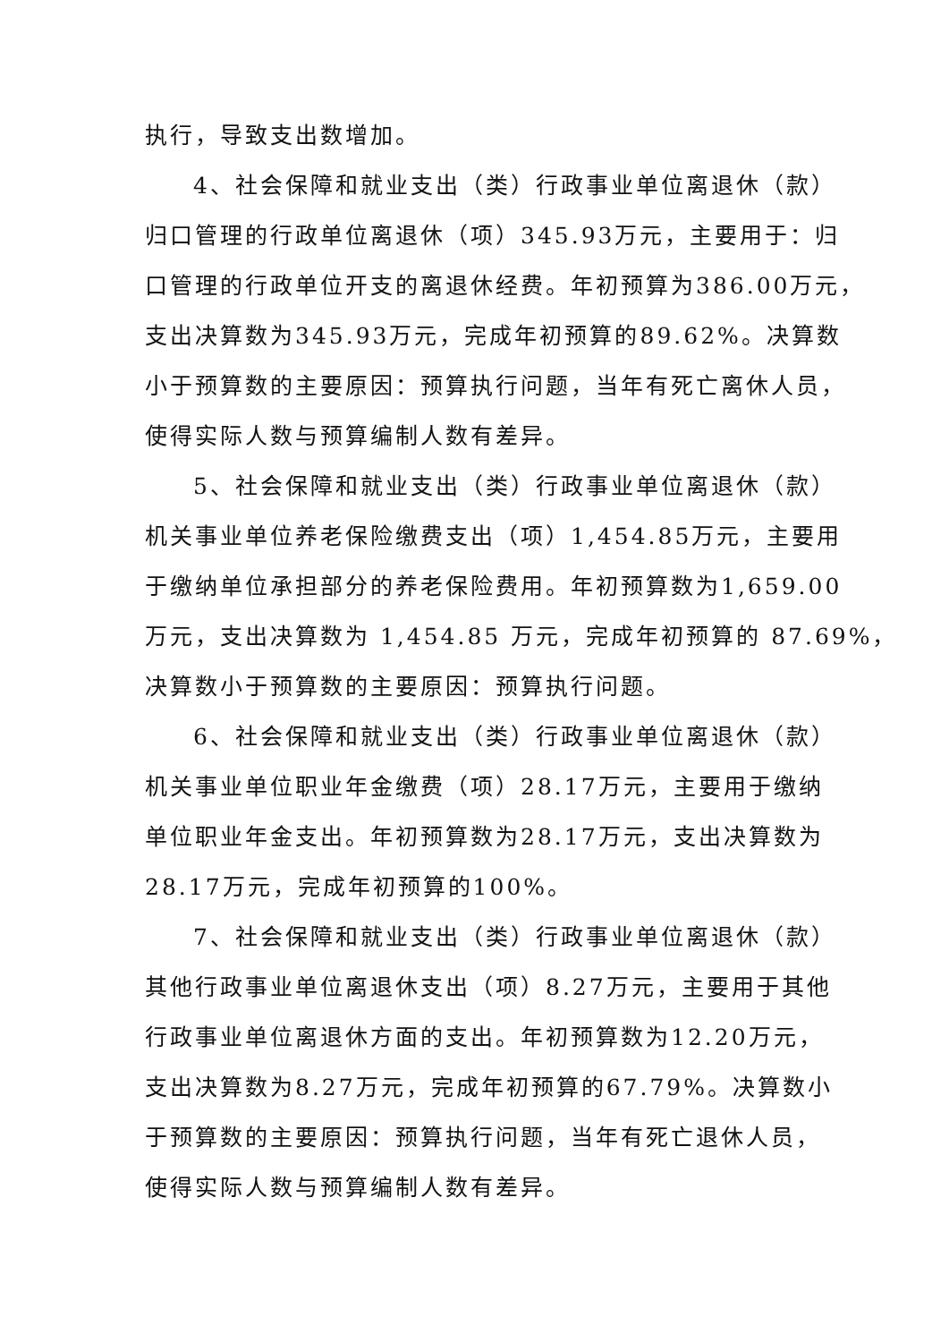执行，导致支出数增加。
4、社会保障和就业支出（类）行政事业单位离退休（款）
归口管理的行政单位离退休（项）345.93万元，主要用于：归
口管理的行政单位开支的离退休经费。年初预算为386.00万元，
支出决算数为345.93万元，完成年初预算的89.62%。决算数
小于预算数的主要原因：预算执行问题，当年有死亡离休人员，
使得实际人数与预算编制人数有差异。
5、社会保障和就业支出（类）行政事业单位离退休（款）
机关事业单位养老保险缴费支出（项）1,454.85万元，主要用
于缴纳单位承担部分的养老保险费用。年初预算数为1,659.00
万元，支出决算数为 1,454.85 万元，完成年初预算的 87.69%，
决算数小于预算数的主要原因：预算执行问题。
6、社会保障和就业支出（类）行政事业单位离退休（款）
机关事业单位职业年金缴费（项）28.17万元，主要用于缴纳
单位职业年金支出。年初预算数为28.17万元，支出决算数为
28.17万元，完成年初预算的100%。
7、社会保障和就业支出（类）行政事业单位离退休（款）
其他行政事业单位离退休支出（项）8.27万元，主要用于其他
行政事业单位离退休方面的支出。年初预算数为12.20万元，
支出决算数为8.27万元，完成年初预算的67.79%。决算数小
于预算数的主要原因：预算执行问题，当年有死亡退休人员，
使得实际人数与预算编制人数有差异。